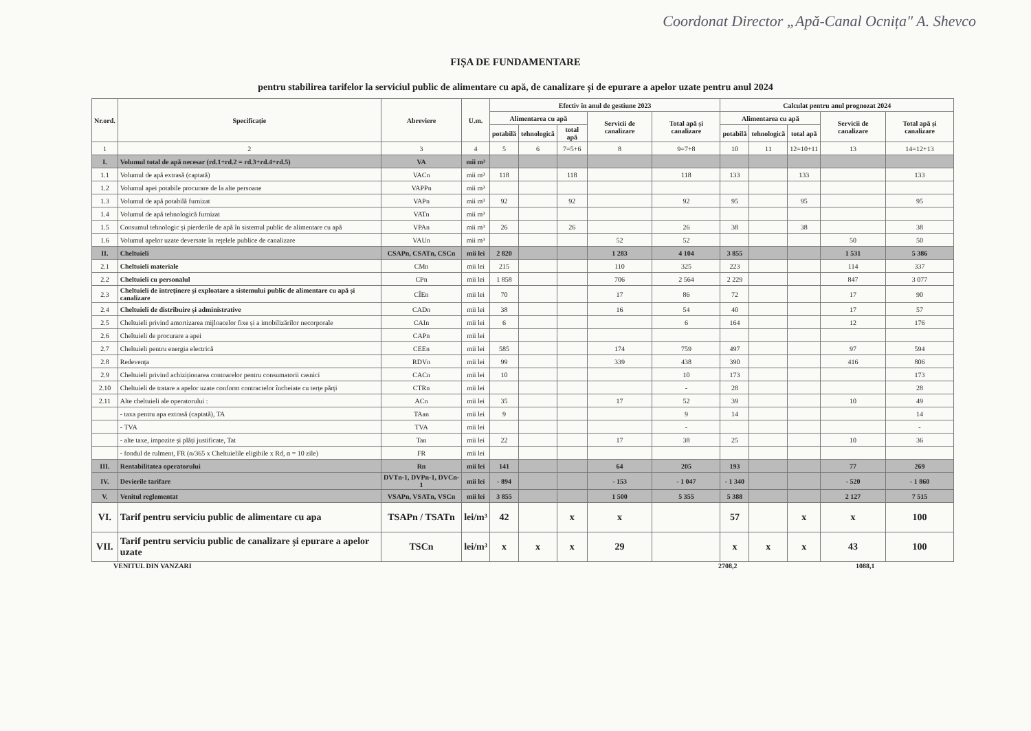Coordonat Director „Apă-Canal Ocnița" A. Shevco
FIȘA DE FUNDAMENTARE
pentru stabilirea tarifelor la serviciul public de alimentare cu apă, de canalizare și de epurare a apelor uzate pentru anul 2024
| Nr.ord. | Specificație | Abreviere | U.m. | Efectiv în anul de gestiune 2023 | | | | | Calculat pentru anul prognozat 2024 | | | | |
| --- | --- | --- | --- | --- | --- | --- | --- | --- | --- | --- | --- | --- | --- |
| | | | | Alimentarea cu apă | | | Servicii de canalizare | Total apă și canalizare | Alimentarea cu apă | | | Servicii de canalizare | Total apă și canalizare |
| | | | | potabilă | tehnologică | total apă | | | potabilă | tehnologică | total apă | | |
| 1 | 2 | 3 | 4 | 5 | 6 | 7=5+6 | 8 | 9=7+8 | 10 | 11 | 12=10+11 | 13 | 14=12+13 |
| I. | Volumul total de apă necesar (rd.1+rd.2 = rd.3+rd.4+rd.5) | VA | mii m³ | | | | | | | | | | |
| 1.1 | Volumul de apă extrasă (captată) | VACn | mii m³ | 118 | | 118 | | 118 | 133 | | 133 | | 133 |
| 1.2 | Volumul apei potabile procurare de la alte persoane | VAPPn | mii m³ | | | | | | | | | | |
| 1.3 | Volumul de apă potabilă furnizat | VAPn | mii m³ | 92 | | 92 | | 92 | 95 | | 95 | | 95 |
| 1.4 | Volumul de apă tehnologică furnizat | VATn | mii m³ | | | | | | | | | | |
| 1.5 | Consumul tehnologic și pierderile de apă în sistemul public de alimentare cu apă | VPAn | mii m³ | 26 | | 26 | | 26 | 38 | | 38 | | 38 |
| 1.6 | Volumul apelor uzate deversate în rețelele publice de canalizare | VAUn | mii m³ | | | | 52 | 52 | | | | 50 | 50 |
| II. | Cheltuieli | CSAPn, CSATn, CSCn | mii lei | 2 820 | | | 1 283 | 4 104 | 3 855 | | | 1 531 | 5 386 |
| 2.1 | Cheltuieli materiale | CMn | mii lei | 215 | | | 110 | 325 | 223 | | | 114 | 337 |
| 2.2 | Cheltuieli cu personalul | CPn | mii lei | 1 858 | | | 706 | 2 564 | 2 229 | | | 847 | 3 077 |
| 2.3 | Cheltuieli de întreținere și exploatare a sistemului public de alimentare cu apă și canalizare | CÎEn | mii lei | 70 | | | 17 | 86 | 72 | | | 17 | 90 |
| 2.4 | Cheltuieli de distribuire și administrative | CADn | mii lei | 38 | | | 16 | 54 | 40 | | | 17 | 57 |
| 2.5 | Cheltuieli privind amortizarea mijloacelor fixe și a imobilizărilor necorporale | CAIn | mii lei | 6 | | | | 6 | 164 | | | 12 | 176 |
| 2.6 | Cheltuieli de procurare a apei | CAPn | mii lei | | | | | | | | | | |
| 2.7 | Cheltuieli pentru energia electrică | CEEn | mii lei | 585 | | | 174 | 759 | 497 | | | 97 | 594 |
| 2.8 | Redevența | RDVn | mii lei | 99 | | | 339 | 438 | 390 | | | 416 | 806 |
| 2.9 | Cheltuieli privind achiziționarea contoarelor pentru consumatorii casnici | CACn | mii lei | 10 | | | | 10 | 173 | | | | 173 |
| 2.10 | Cheltuieli de tratare a apelor uzate conform contractelor încheiate cu terțe părți | CTRn | mii lei | | | | | - | 28 | | | | 28 |
| 2.11 | Alte cheltuieli ale operatorului : | ACn | mii lei | 35 | | | 17 | 52 | 39 | | | 10 | 49 |
| | - taxa pentru apa extrasă (captată), TA | TAan | mii lei | 9 | | | | 9 | 14 | | | | 14 |
| | - TVA | TVA | mii lei | | | | | - | | | | | - |
| | - alte taxe, impozite și plăți justificate, Tat | Tan | mii lei | 22 | | | 17 | 38 | 25 | | | 10 | 36 |
| | - fondul de rulment, FR (α/365 x Cheltuielile eligibile x Rd, α = 10 zile) | FR | mii lei | | | | | | | | | | |
| III. | Rentabilitatea operatorului | Rn | mii lei | 141 | | | 64 | 205 | 193 | | | 77 | 269 |
| IV. | Devierile tarifare | DVTn-1, DVPn-1, DVCn-1 | mii lei | - 894 | | | - 153 | - 1 047 | - 1 340 | | | - 520 | - 1 860 |
| V. | Venitul reglementat | VSAPn, VSATn, VSCn | mii lei | 3 855 | | | 1 500 | 5 355 | 5 388 | | | 2 127 | 7 515 |
| VI. | Tarif pentru serviciu public de alimentare cu apa | TSAPn / TSATn | lei/m³ | 42 | | x | x | | 57 | | x | x | 100 |
| VII. | Tarif pentru serviciu public de canalizare și epurare a apelor uzate | TSCn | lei/m³ | x | x | x | 29 | | x | x | x | 43 | 100 |
VENITUL DIN VANZARI 2708,2 1088,1